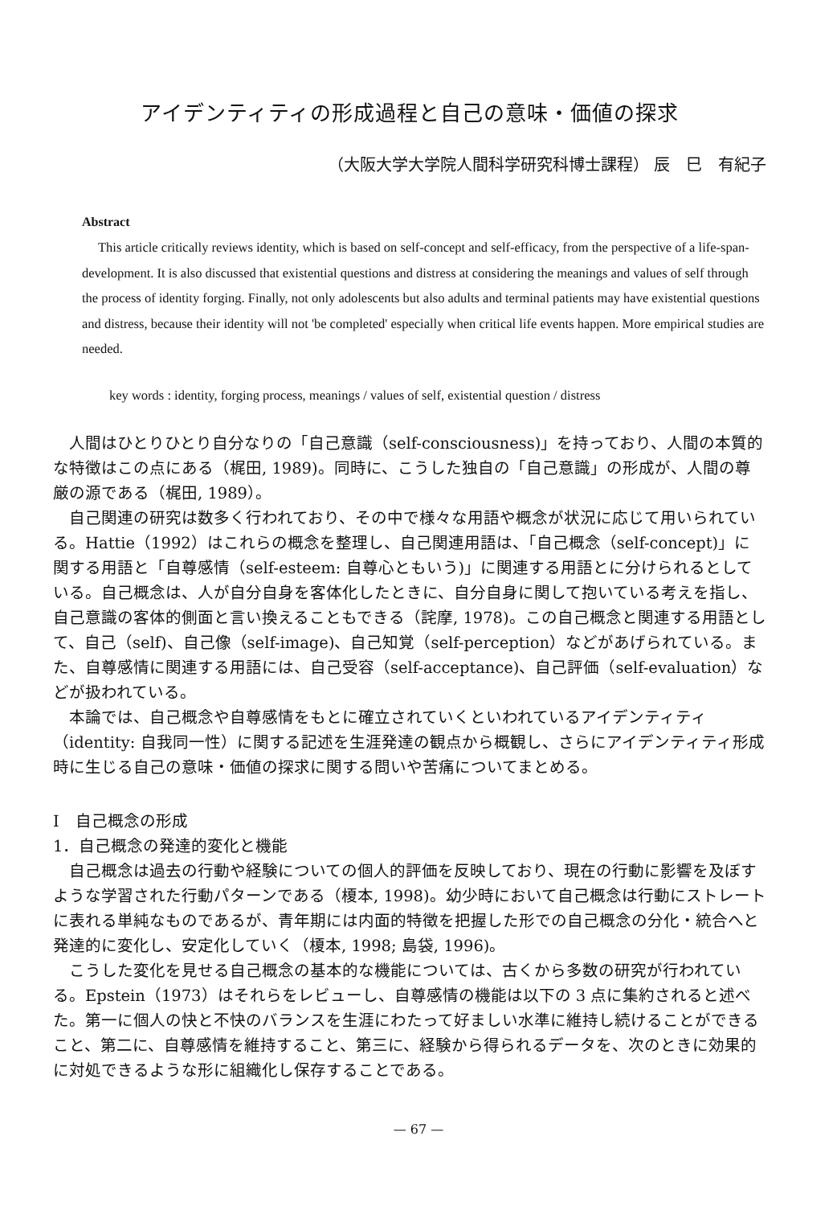アイデンティティの形成過程と自己の意味・価値の探求
（大阪大学大学院人間科学研究科博士課程） 辰　巳　有紀子
Abstract
This article critically reviews identity, which is based on self-concept and self-efficacy, from the perspective of a life-span-development. It is also discussed that existential questions and distress at considering the meanings and values of self through the process of identity forging. Finally, not only adolescents but also adults and terminal patients may have existential questions and distress, because their identity will not 'be completed' especially when critical life events happen. More empirical studies are needed.
key words : identity, forging process, meanings / values of self, existential question / distress
人間はひとりひとり自分なりの「自己意識（self-consciousness)」を持っており、人間の本質的な特徴はこの点にある（梶田, 1989)。同時に、こうした独自の「自己意識」の形成が、人間の尊厳の源である（梶田, 1989）。
自己関連の研究は数多く行われており、その中で様々な用語や概念が状況に応じて用いられている。Hattie（1992）はこれらの概念を整理し、自己関連用語は、「自己概念（self-concept)」に関する用語と「自尊感情（self-esteem: 自尊心ともいう)」に関連する用語とに分けられるとしている。自己概念は、人が自分自身を客体化したときに、自分自身に関して抱いている考えを指し、自己意識の客体的側面と言い換えることもできる（詫摩, 1978)。この自己概念と関連する用語として、自己（self)、自己像（self-image)、自己知覚（self-perception）などがあげられている。また、自尊感情に関連する用語には、自己受容（self-acceptance)、自己評価（self-evaluation）などが扱われている。
本論では、自己概念や自尊感情をもとに確立されていくといわれているアイデンティティ（identity: 自我同一性）に関する記述を生涯発達の観点から概観し、さらにアイデンティティ形成時に生じる自己の意味・価値の探求に関する問いや苦痛についてまとめる。
Ⅰ　自己概念の形成
1．自己概念の発達的変化と機能
自己概念は過去の行動や経験についての個人的評価を反映しており、現在の行動に影響を及ぼすような学習された行動パターンである（榎本, 1998)。幼少時において自己概念は行動にストレートに表れる単純なものであるが、青年期には内面的特徴を把握した形での自己概念の分化・統合へと発達的に変化し、安定化していく（榎本, 1998; 島袋, 1996)。
こうした変化を見せる自己概念の基本的な機能については、古くから多数の研究が行われている。Epstein（1973）はそれらをレビューし、自尊感情の機能は以下の 3 点に集約されると述べた。第一に個人の快と不快のバランスを生涯にわたって好ましい水準に維持し続けることができること、第二に、自尊感情を維持すること、第三に、経験から得られるデータを、次のときに効果的に対処できるような形に組織化し保存することである。
— 67 —